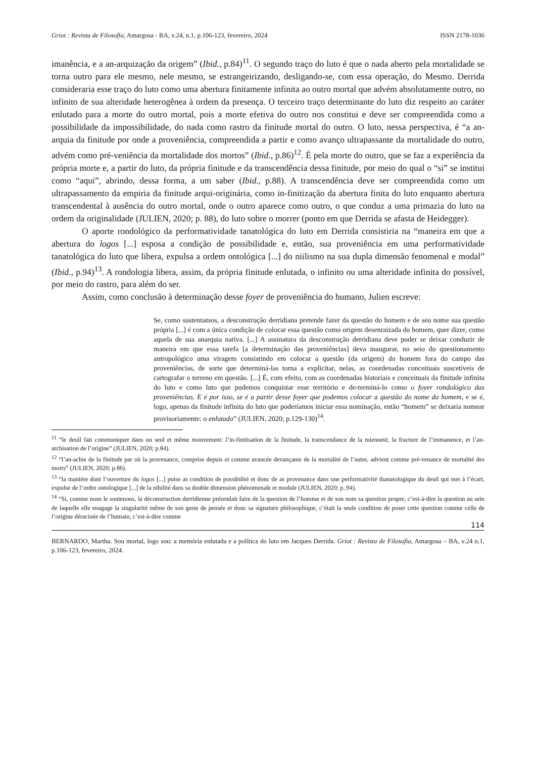Griot : Revista de Filosofia, Amargosa - BA, v.24, n.1, p.106-123, fevereiro, 2024 ISSN 2178-1036
imanência, e a an-arquização da origem” (Ibid., p.84)<sup>11</sup>. O segundo traço do luto é que o nada aberto pela mortalidade se torna outro para ele mesmo, nele mesmo, se estrangeirizando, desligando-se, com essa operação, do Mesmo. Derrida consideraria esse traço do luto como uma abertura finitamente infinita ao outro mortal que advém absolutamente outro, no infinito de sua alteridade heterogênea à ordem da presença. O terceiro traço determinante do luto diz respeito ao caráter enlutado para a morte do outro mortal, pois a morte efetiva do outro nos constitui e deve ser compreendida como a possibilidade da impossibilidade, do nada como rastro da finitude mortal do outro. O luto, nessa perspectiva, é “a an-arquia da finitude por onde a proveniência, compreendida a partir e como avanço ultrapassante da mortalidade do outro, advém como pré-veniência da mortalidade dos mortos” (Ibid., p.86)<sup>12</sup>. É pela morte do outro, que se faz a experiência da própria morte e, a partir do luto, da própria finitude e da transcendência dessa finitude, por meio do qual o “si” se institui como “aqui”, abrindo, dessa forma, a um saber (Ibid., p.88). A transcendência deve ser compreendida como um ultrapassamento da empiria da finitude arqui-originária, como in-finitização da abertura finita do luto enquanto abertura transcendental à ausência do outro mortal, onde o outro aparece como outro, o que conduz a uma primazia do luto na ordem da originalidade (JULIEN, 2020; p. 88), do luto sobre o morrer (ponto em que Derrida se afasta de Heidegger).
O aporte rondológico da performatividade tanatológica do luto em Derrida consistiria na “maneira em que a abertura do logos [...] esposa a condição de possibilidade e, então, sua proveniência em uma performatividade tanatológica do luto que libera, expulsa a ordem ontológica [...] do niilismo na sua dupla dimensão fenomenal e modal” (Ibid., p.94)<sup>13</sup>. A rondologia libera, assim, da própria finitude enlutada, o infinito ou uma alteridade infinita do possível, por meio do rastro, para além do ser.
Assim, como conclusão à determinação desse foyer de proveniência do humano, Julien escreve:
Se, como sustentamos, a desconstrução derridiana pretende fazer da questão do homem e de seu nome sua questão própria [...] é com a única condição de colocar essa questão como origem desenraizada do homem, quer dizer, como aquela de sua anarquia nativa. [...] A assinatura da desconstrução derridiana deve poder se deixar conduzir de maneira em que essa tarefa [a determinação das proveniências] deva inaugurar, no seio do questionamento antropológico uma viragem consistindo em colocar a questão (da origem) do homem fora do campo das proveniências, de sorte que determiná-las torna a explicitar, nelas, as coordenadas conceituais suscetíveis de cartografar o terreno em questão. [...] É, com efeito, com as coordenadas historiais e conceituais da finitude infinita do luto e como luto que pudemos conquistar esse território e de-terminá-lo como o foyer rondológico das proveniências. E é por isso, se é a partir desse foyer que podemos colocar a questão do nome do homem, e se é, logo, apenas da finitude infinita do luto que poderíamos iniciar essa nominação, então “homem” se deixaria nomear provisoriamente: o enlutado” (JULIEN, 2020; p.129-130)<sup>14</sup>.
<sup>11</sup> “le deuil fait communiquer dans un seul et même mouvement: l’in-finitisation de la finitude, la transcendance de la mienneté, la fracture de l’immanence, et l’an-archisation de l’origine” (JULIEN, 2020; p.84).
<sup>12</sup> “l’an-achie de la finitude par où la provenance, comprise depuis et comme avancée devançante de la mortalité de l’autre, advient comme pré-venance de mortalité des morts” (JULIEN, 2020; p.86).
<sup>13</sup> “la manière dont l’ouverture du logos [...] puise as condition de possibilité et donc de as provenance dans une performativité thanatologique du deuil qui met à l’écart, expulse de l’ordre ontologique [...] de la nihilité dans sa double dimension phénomenale et modale (JULIEN, 2020; p..94).
<sup>14</sup> “Si, comme nous le soutenons, la déconstruction derridienne prétendait faire de la question de l’homme et de son nom sa question propre, c’est-à-dire la question au sein de laquelle elle enagage la singularité même de son geste de pensée et donc sa signature philosophique, c’était la seule condition de poser cette question comme celle de l’origine déracinée de l’humain, c’est-à-dire comme
114
BERNARDO, Martha. Sou mortal, logo sou: a memória enlutada e a política do luto em Jacques Derrida. Griot : Revista de Filosofia, Amargosa – BA, v.24 n.1, p.106-123, fevereiro, 2024.